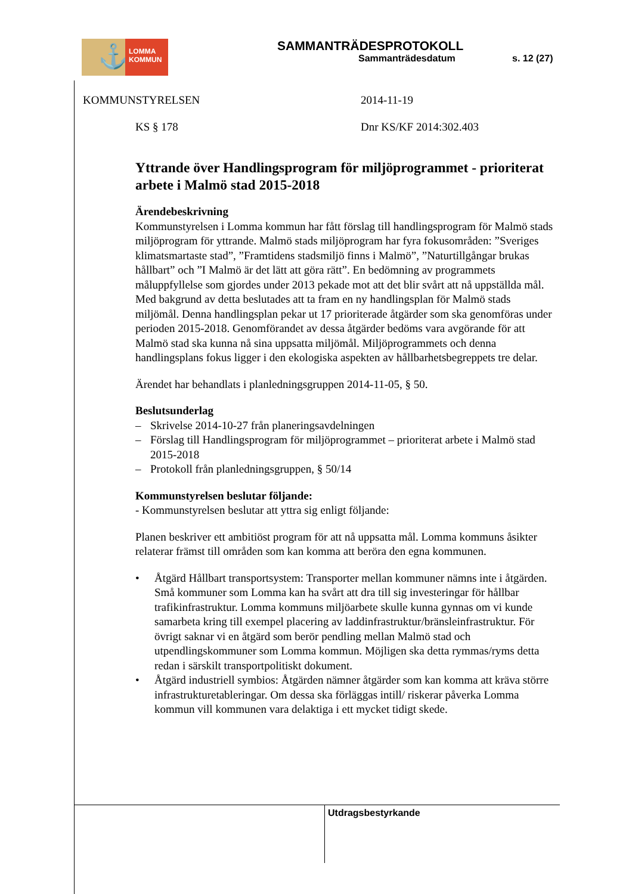⚓
LOMMA
KOMMUN
SAMMANTRÄDESPROTOKOLL
Sammanträdesdatum s. 12 (27)
KOMMUNSTYRELSEN 2014-11-19
KS § 178 Dnr KS/KF 2014:302.403
Yttrande över Handlingsprogram för miljöprogrammet - prioriterat arbete i Malmö stad 2015-2018
Ärendebeskrivning
Kommunstyrelsen i Lomma kommun har fått förslag till handlingsprogram för Malmö stads miljöprogram för yttrande. Malmö stads miljöprogram har fyra fokusområden: ”Sveriges klimatsmartaste stad”, ”Framtidens stadsmiljö finns i Malmö”, ”Naturtillgångar brukas hållbart” och ”I Malmö är det lätt att göra rätt”. En bedömning av programmets måluppfyllelse som gjordes under 2013 pekade mot att det blir svårt att nå uppställda mål. Med bakgrund av detta beslutades att ta fram en ny handlingsplan för Malmö stads miljömål. Denna handlingsplan pekar ut 17 prioriterade åtgärder som ska genomföras under perioden 2015-2018. Genomförandet av dessa åtgärder bedöms vara avgörande för att Malmö stad ska kunna nå sina uppsatta miljömål. Miljöprogrammets och denna handlingsplans fokus ligger i den ekologiska aspekten av hållbarhetsbegreppets tre delar.
Ärendet har behandlats i planledningsgruppen 2014-11-05, § 50.
Beslutsunderlag
– Skrivelse 2014-10-27 från planeringsavdelningen
– Förslag till Handlingsprogram för miljöprogrammet – prioriterat arbete i Malmö stad 2015-2018
– Protokoll från planledningsgruppen, § 50/14
Kommunstyrelsen beslutar följande:
- Kommunstyrelsen beslutar att yttra sig enligt följande:
Planen beskriver ett ambitiöst program för att nå uppsatta mål. Lomma kommuns åsikter relaterar främst till områden som kan komma att beröra den egna kommunen.
• Åtgärd Hållbart transportsystem: Transporter mellan kommuner nämns inte i åtgärden. Små kommuner som Lomma kan ha svårt att dra till sig investeringar för hållbar trafikinfrastruktur. Lomma kommuns miljöarbete skulle kunna gynnas om vi kunde samarbeta kring till exempel placering av laddinfrastruktur/bränsleinfrastruktur. För övrigt saknar vi en åtgärd som berör pendling mellan Malmö stad och utpendlingskommuner som Lomma kommun. Möjligen ska detta rymmas/ryms detta redan i särskilt transportpolitiskt dokument.
• Åtgärd industriell symbios: Åtgärden nämner åtgärder som kan komma att kräva större infrastrukturetableringar. Om dessa ska förläggas intill/ riskerar påverka Lomma kommun vill kommunen vara delaktiga i ett mycket tidigt skede.
Utdragsbestyrkande